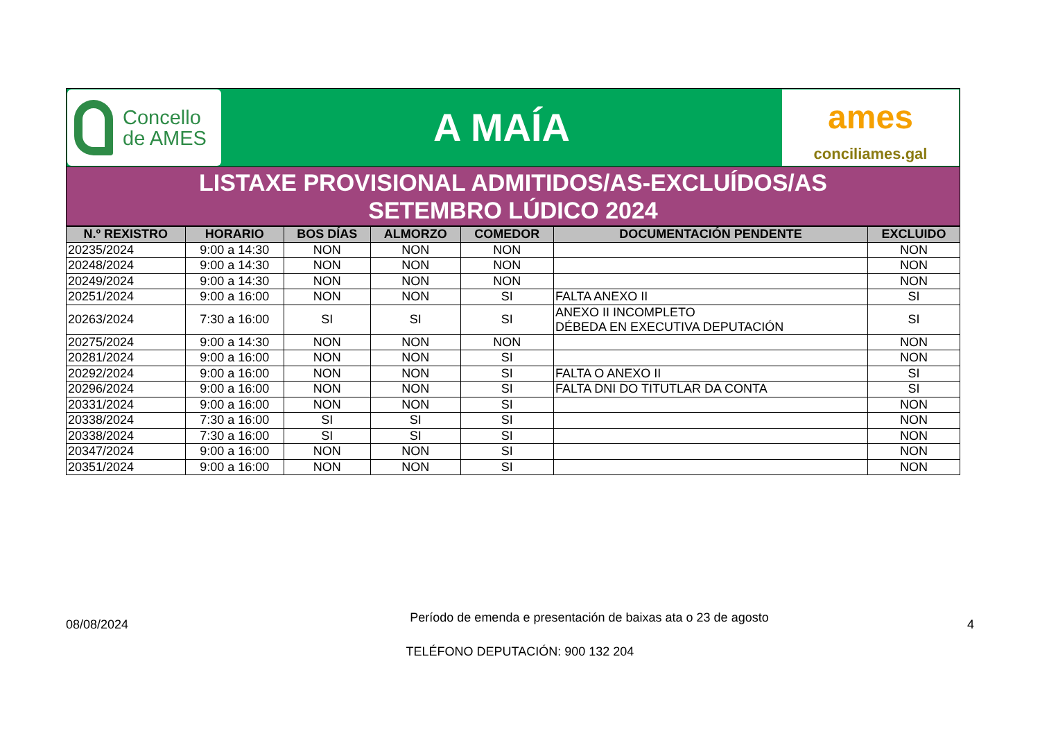Concello
de AMES
A MAÍA
ames
conciliames.gal
LISTAXE PROVISIONAL ADMITIDOS/AS-EXCLUÍDOS/AS
SETEMBRO LÚDICO 2024
| N.º REXISTRO | HORARIO | BOS DÍAS | ALMORZO | COMEDOR | DOCUMENTACIÓN PENDENTE | EXCLUIDO |
| --- | --- | --- | --- | --- | --- | --- |
| 20235/2024 | 9:00 a 14:30 | NON | NON | NON | | NON |
| 20248/2024 | 9:00 a 14:30 | NON | NON | NON | | NON |
| 20249/2024 | 9:00 a 14:30 | NON | NON | NON | | NON |
| 20251/2024 | 9:00 a 16:00 | NON | NON | SI | FALTA ANEXO II | SI |
| 20263/2024 | 7:30 a 16:00 | SI | SI | SI | ANEXO II INCOMPLETO DÉBEDA EN EXECUTIVA DEPUTACIÓN | SI |
| 20275/2024 | 9:00 a 14:30 | NON | NON | NON | | NON |
| 20281/2024 | 9:00 a 16:00 | NON | NON | SI | | NON |
| 20292/2024 | 9:00 a 16:00 | NON | NON | SI | FALTA O ANEXO II | SI |
| 20296/2024 | 9:00 a 16:00 | NON | NON | SI | FALTA DNI DO TITUTLAR DA CONTA | SI |
| 20331/2024 | 9:00 a 16:00 | NON | NON | SI | | NON |
| 20338/2024 | 7:30 a 16:00 | SI | SI | SI | | NON |
| 20338/2024 | 7:30 a 16:00 | SI | SI | SI | | NON |
| 20347/2024 | 9:00 a 16:00 | NON | NON | SI | | NON |
| 20351/2024 | 9:00 a 16:00 | NON | NON | SI | | NON |
08/08/2024
Período de emenda e presentación de baixas ata o 23 de agosto
4
TELÉFONO DEPUTACIÓN: 900 132 204